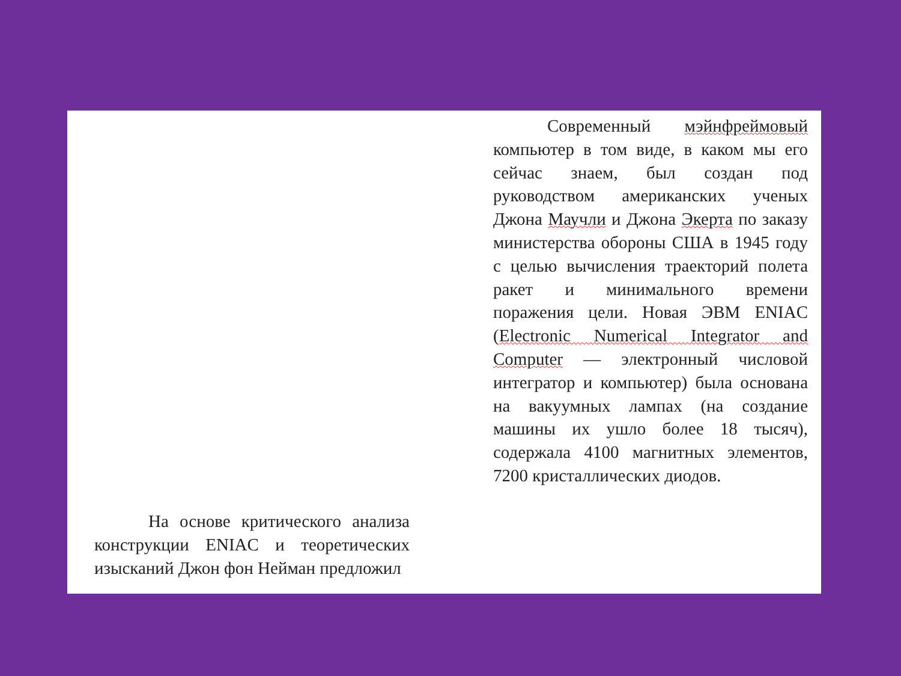Современный мэйнфреймовый компьютер в том виде, в каком мы его сейчас знаем, был создан под руководством американских ученых Джона Маучли и Джона Экерта по заказу министерства обороны США в 1945 году с целью вычисления траекторий полета ракет и минимального времени поражения цели. Новая ЭВМ ENIAC (Electronic Numerical Integrator and Computer — электронный числовой интегратор и компьютер) была основана на вакуумных лампах (на создание машины их ушло более 18 тысяч), содержала 4100 магнитных элементов, 7200 кристаллических диодов.
На основе критического анализа конструкции ENIAC и теоретических изысканий Джон фон Нейман предложил